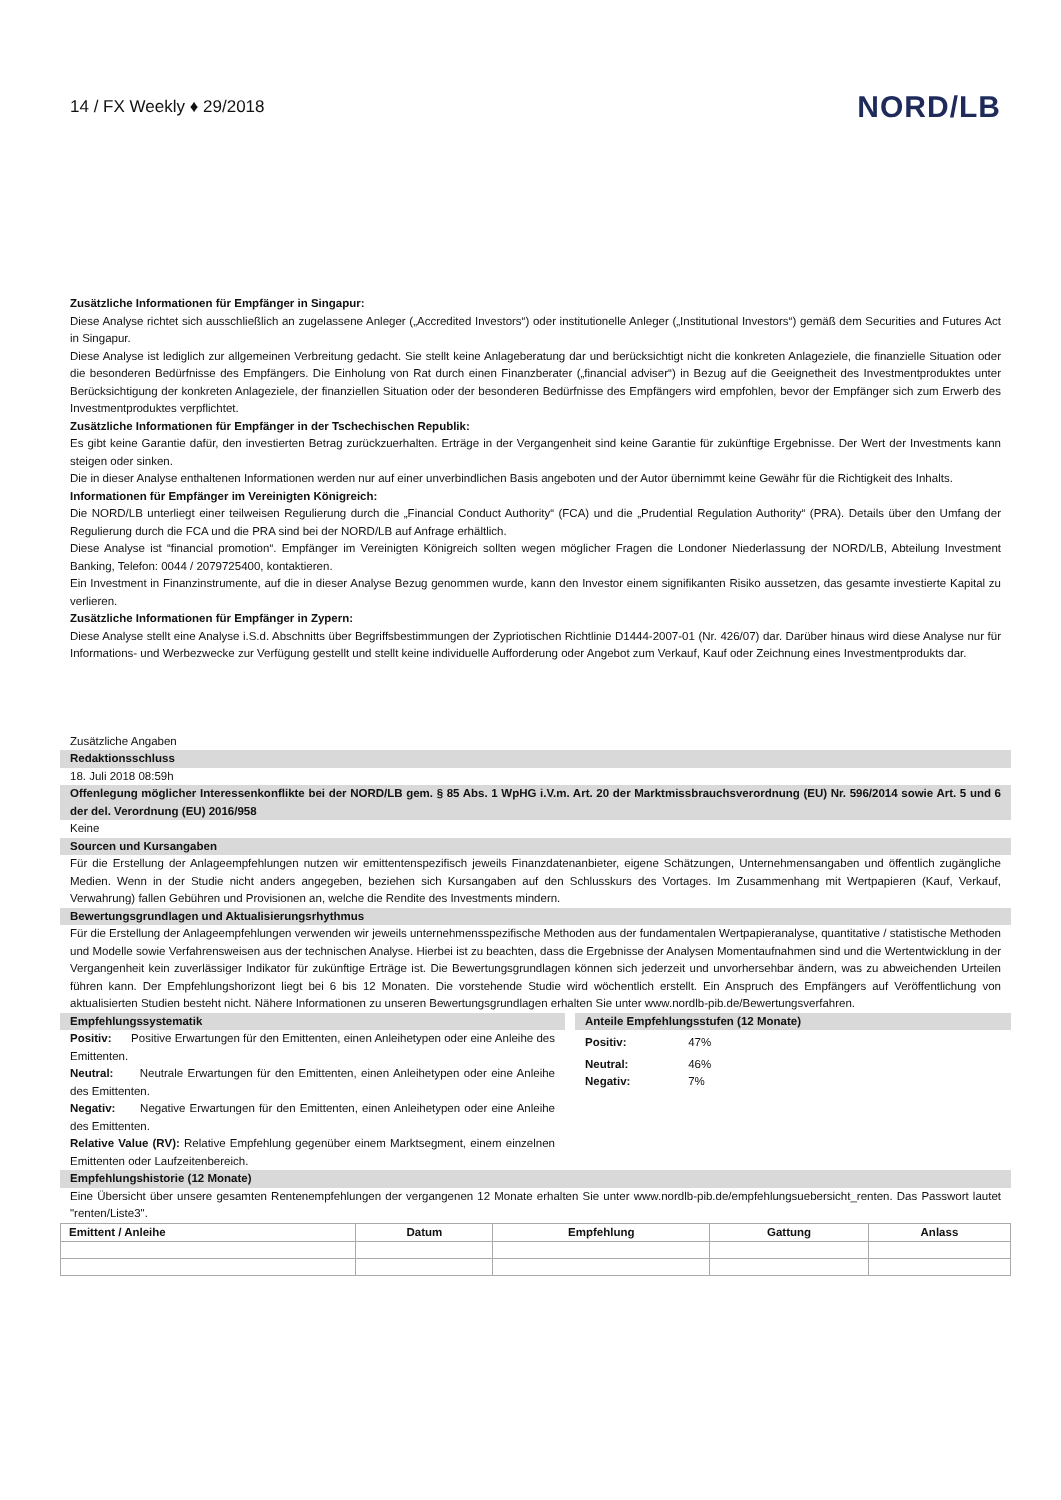14 / FX Weekly ♦ 29/2018
NORD/LB
Zusätzliche Informationen für Empfänger in Singapur:
Diese Analyse richtet sich ausschließlich an zugelassene Anleger („Accredited Investors“) oder institutionelle Anleger („Institutional Investors“) gemäß dem Securities and Futures Act in Singapur.
Diese Analyse ist lediglich zur allgemeinen Verbreitung gedacht. Sie stellt keine Anlageberatung dar und berücksichtigt nicht die konkreten Anlageziele, die finanzielle Situation oder die besonderen Bedürfnisse des Empfängers. Die Einholung von Rat durch einen Finanzberater („financial adviser“) in Bezug auf die Geeignetheit des Investmentproduktes unter Berücksichtigung der konkreten Anlageziele, der finanziellen Situation oder der besonderen Bedürfnisse des Empfängers wird empfohlen, bevor der Empfänger sich zum Erwerb des Investmentproduktes verpflichtet.
Zusätzliche Informationen für Empfänger in der Tschechischen Republik:
Es gibt keine Garantie dafür, den investierten Betrag zurückzuerhalten. Erträge in der Vergangenheit sind keine Garantie für zukünftige Ergebnisse. Der Wert der Investments kann steigen oder sinken.
Die in dieser Analyse enthaltenen Informationen werden nur auf einer unverbindlichen Basis angeboten und der Autor übernimmt keine Gewähr für die Richtigkeit des Inhalts.
Informationen für Empfänger im Vereinigten Königreich:
Die NORD/LB unterliegt einer teilweisen Regulierung durch die „Financial Conduct Authority“ (FCA) und die „Prudential Regulation Authority“ (PRA). Details über den Umfang der Regulierung durch die FCA und die PRA sind bei der NORD/LB auf Anfrage erhältlich.
Diese Analyse ist “financial promotion“. Empfänger im Vereinigten Königreich sollten wegen möglicher Fragen die Londoner Niederlassung der NORD/LB, Abteilung Investment Banking, Telefon: 0044 / 2079725400, kontaktieren.
Ein Investment in Finanzinstrumente, auf die in dieser Analyse Bezug genommen wurde, kann den Investor einem signifikanten Risiko aussetzen, das gesamte investierte Kapital zu verlieren.
Zusätzliche Informationen für Empfänger in Zypern:
Diese Analyse stellt eine Analyse i.S.d. Abschnitts über Begriffsbestimmungen der Zypriotischen Richtlinie D1444-2007-01 (Nr. 426/07) dar. Darüber hinaus wird diese Analyse nur für Informations- und Werbezwecke zur Verfügung gestellt und stellt keine individuelle Aufforderung oder Angebot zum Verkauf, Kauf oder Zeichnung eines Investmentprodukts dar.
Zusätzliche Angaben
Redaktionsschluss
18. Juli 2018 08:59h
Offenlegung möglicher Interessenkonflikte bei der NORD/LB gem. § 85 Abs. 1 WpHG i.V.m. Art. 20 der Marktmissbrauchsverordnung (EU) Nr. 596/2014 sowie Art. 5 und 6 der del. Verordnung (EU) 2016/958
Keine
Sourcen und Kursangaben
Für die Erstellung der Anlageempfehlungen nutzen wir emittentenspezifisch jeweils Finanzdatenanbieter, eigene Schätzungen, Unternehmensangaben und öffentlich zugängliche Medien. Wenn in der Studie nicht anders angegeben, beziehen sich Kursangaben auf den Schlusskurs des Vortages. Im Zusammenhang mit Wertpapieren (Kauf, Verkauf, Verwahrung) fallen Gebühren und Provisionen an, welche die Rendite des Investments mindern.
Bewertungsgrundlagen und Aktualisierungsrhythmus
Für die Erstellung der Anlageempfehlungen verwenden wir jeweils unternehmensspezifische Methoden aus der fundamentalen Wertpapieranalyse, quantitative / statistische Methoden und Modelle sowie Verfahrensweisen aus der technischen Analyse. Hierbei ist zu beachten, dass die Ergebnisse der Analysen Momentaufnahmen sind und die Wertentwicklung in der Vergangenheit kein zuverlässiger Indikator für zukünftige Erträge ist. Die Bewertungsgrundlagen können sich jederzeit und unvorhersehbar ändern, was zu abweichenden Urteilen führen kann. Der Empfehlungshorizont liegt bei 6 bis 12 Monaten. Die vorstehende Studie wird wöchentlich erstellt. Ein Anspruch des Empfängers auf Veröffentlichung von aktualisierten Studien besteht nicht. Nähere Informationen zu unseren Bewertungsgrundlagen erhalten Sie unter www.nordlb-pib.de/Bewertungsverfahren.
Empfehlungssystematik
Positiv: Positive Erwartungen für den Emittenten, einen Anleihetypen oder eine Anleihe des Emittenten.
Neutral: Neutrale Erwartungen für den Emittenten, einen Anleihetypen oder eine Anleihe des Emittenten.
Negativ: Negative Erwartungen für den Emittenten, einen Anleihetypen oder eine Anleihe des Emittenten.
Relative Value (RV): Relative Empfehlung gegenüber einem Marktsegment, einem einzelnen Emittenten oder Laufzeitenbereich.
Anteile Empfehlungsstufen (12 Monate)
Positiv: 47%
Neutral: 46%
Negativ: 7%
Empfehlungshistorie (12 Monate)
Eine Übersicht über unsere gesamten Rentenempfehlungen der vergangenen 12 Monate erhalten Sie unter www.nordlb-pib.de/empfehlungsuebersicht_renten. Das Passwort lautet "renten/Liste3".
| Emittent / Anleihe | Datum | Empfehlung | Gattung | Anlass |
| --- | --- | --- | --- | --- |